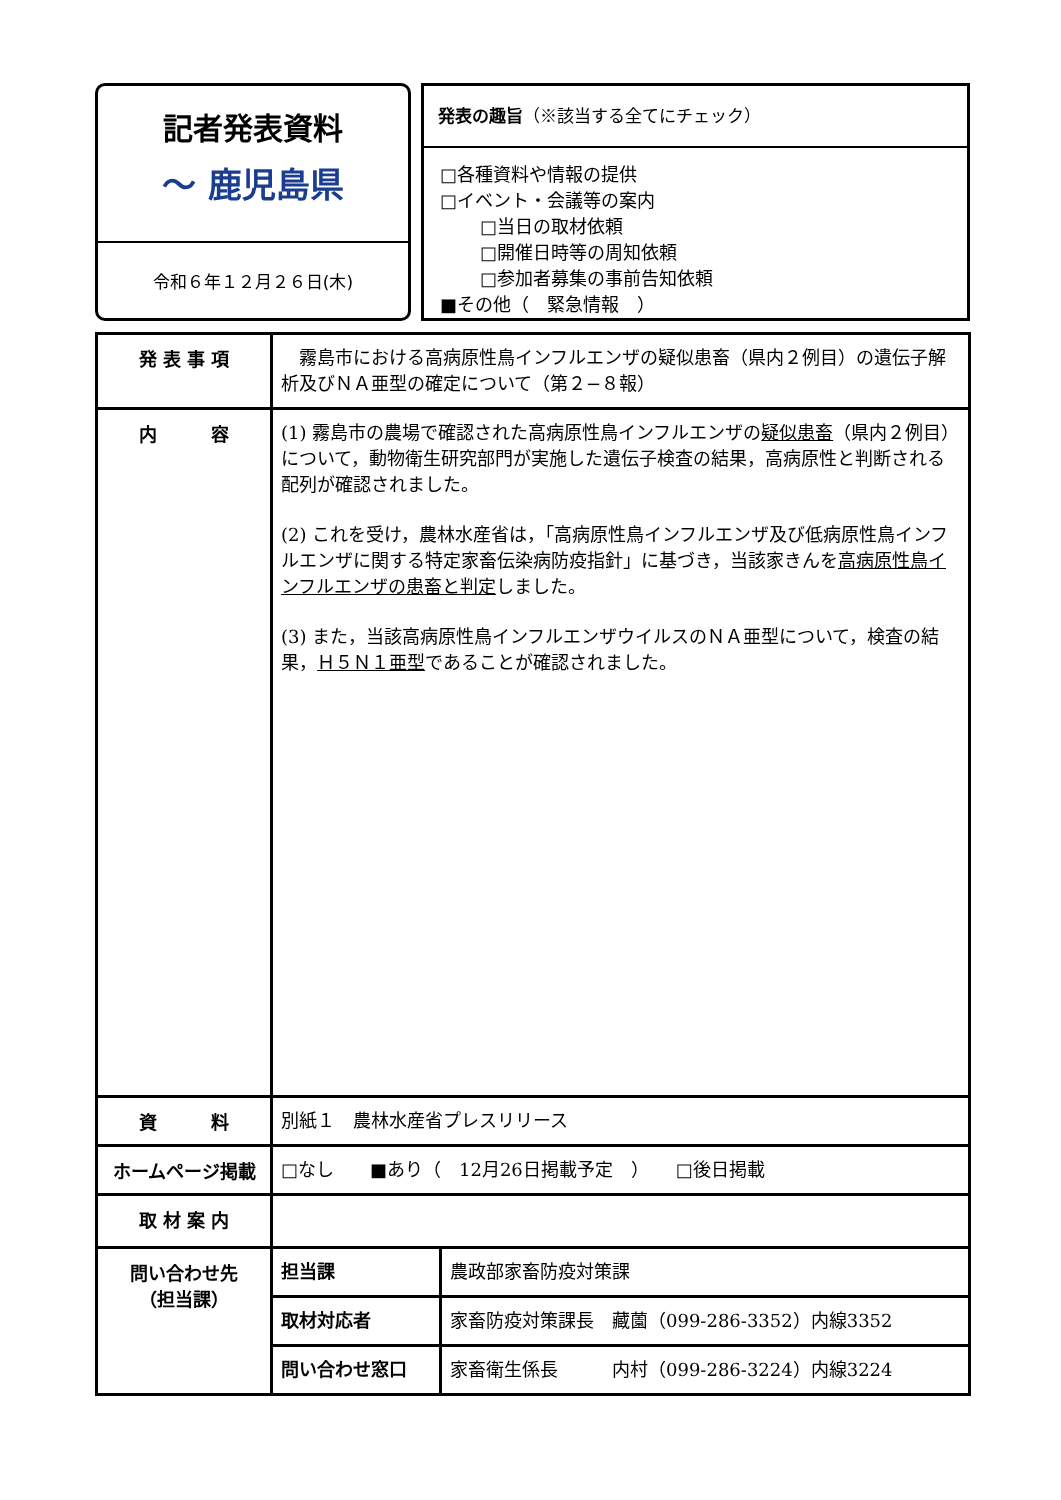記者発表資料
〜 鹿児島県
令和６年１２月２６日(木)
発表の趣旨（※該当する全てにチェック）
□各種資料や情報の提供
□イベント・会議等の案内
□当日の取材依頼
□開催日時等の周知依頼
□参加者募集の事前告知依頼
■その他（　緊急情報　）
| 発 表 事 項 | 霧島市における高病原性鳥インフルエンザの疑似患畜（県内２例目）の遺伝子解析及びＮＡ亜型の確定について（第２−８報） | |
| 内 容 | (1) 霧島市の農場で確認された高病原性鳥インフルエンザの 疑似患畜 （県内２例目）について，動物衛生研究部門が実施した遺伝子検査の結果，高病原性と判断される配列が確認されました。 (2) これを受け，農林水産省は，「高病原性鳥インフルエンザ及び低病原性鳥インフルエンザに関する特定家畜伝染病防疫指針」に基づき，当該家きんを 高病原性鳥インフルエンザの患畜と判定 しました。 (3) また，当該高病原性鳥インフルエンザウイルスのＮＡ亜型について，検査の結果， Ｈ５Ｎ１亜型 であることが確認されました。 | |
| 資 料 | 別紙１ 農林水産省プレスリリース | |
| ホームページ掲載 | □なし ■あり（ 12月26日掲載予定 ） □後日掲載 | |
| 取 材 案 内 | | |
| 問い合わせ先 （担当課） | 担当課 | 農政部家畜防疫対策課 |
| | 取材対応者 | 家畜防疫対策課長 藏薗（099-286-3352）内線3352 |
| | 問い合わせ窓口 | 家畜衛生係長 内村（099-286-3224）内線3224 |